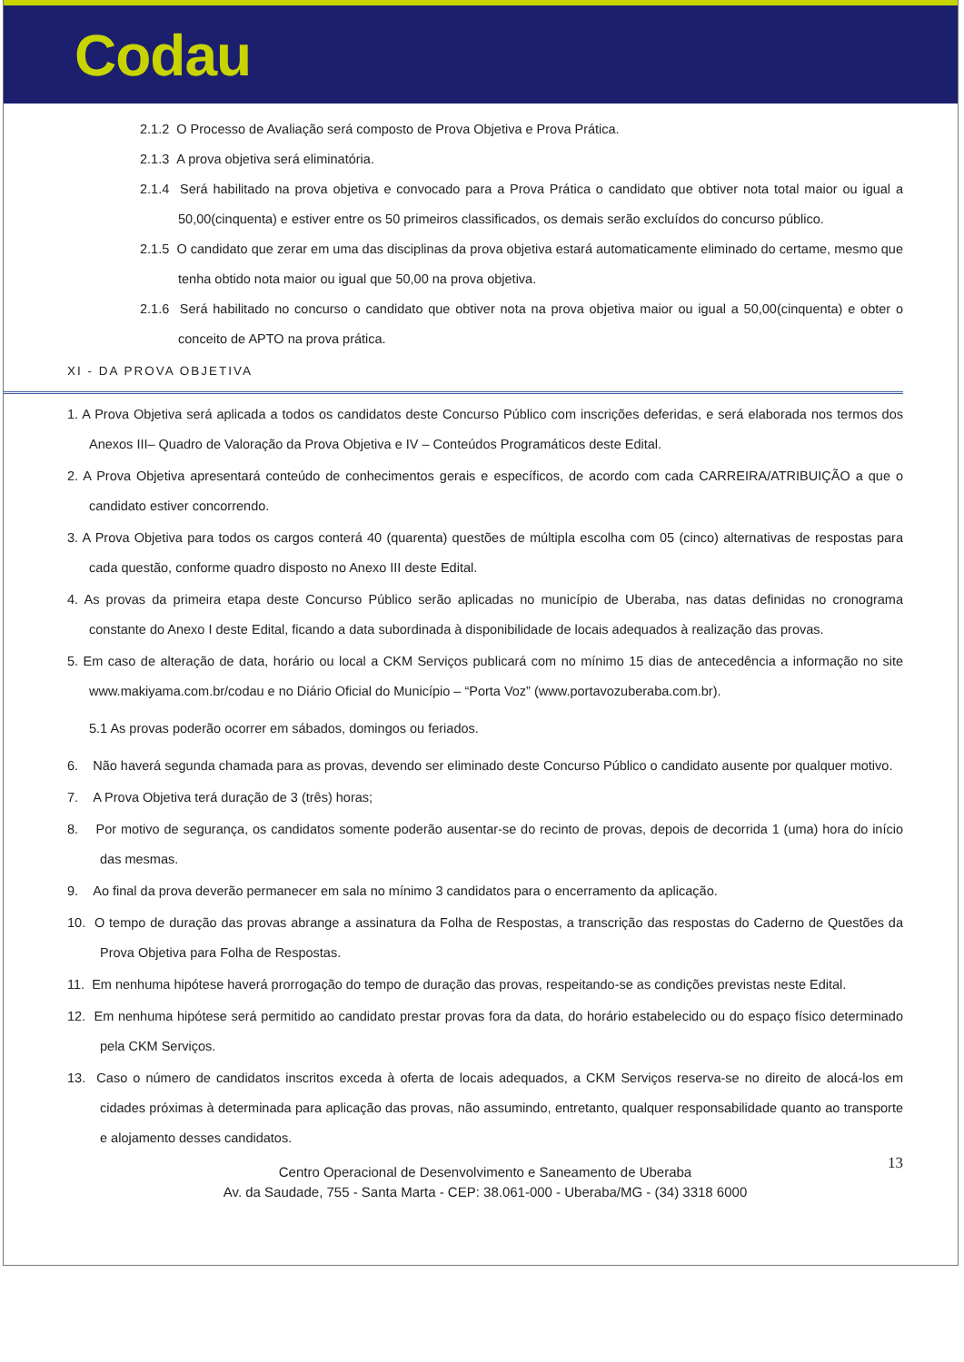Codau
2.1.2 O Processo de Avaliação será composto de Prova Objetiva e Prova Prática.
2.1.3 A prova objetiva será eliminatória.
2.1.4 Será habilitado na prova objetiva e convocado para a Prova Prática o candidato que obtiver nota total maior ou igual a 50,00(cinquenta) e estiver entre os 50 primeiros classificados, os demais serão excluídos do concurso público.
2.1.5 O candidato que zerar em uma das disciplinas da prova objetiva estará automaticamente eliminado do certame, mesmo que tenha obtido nota maior ou igual que 50,00 na prova objetiva.
2.1.6 Será habilitado no concurso o candidato que obtiver nota na prova objetiva maior ou igual a 50,00(cinquenta) e obter o conceito de APTO na prova prática.
XI - DA PROVA OBJETIVA
1. A Prova Objetiva será aplicada a todos os candidatos deste Concurso Público com inscrições deferidas, e será elaborada nos termos dos Anexos III– Quadro de Valoração da Prova Objetiva e IV – Conteúdos Programáticos deste Edital.
2. A Prova Objetiva apresentará conteúdo de conhecimentos gerais e específicos, de acordo com cada CARREIRA/ATRIBUIÇÃO a que o candidato estiver concorrendo.
3. A Prova Objetiva para todos os cargos conterá 40 (quarenta) questões de múltipla escolha com 05 (cinco) alternativas de respostas para cada questão, conforme quadro disposto no Anexo III deste Edital.
4. As provas da primeira etapa deste Concurso Público serão aplicadas no município de Uberaba, nas datas definidas no cronograma constante do Anexo I deste Edital, ficando a data subordinada à disponibilidade de locais adequados à realização das provas.
5. Em caso de alteração de data, horário ou local a CKM Serviços publicará com no mínimo 15 dias de antecedência a informação no site www.makiyama.com.br/codau e no Diário Oficial do Município – “Porta Voz” (www.portavozuberaba.com.br).
5.1 As provas poderão ocorrer em sábados, domingos ou feriados.
6. Não haverá segunda chamada para as provas, devendo ser eliminado deste Concurso Público o candidato ausente por qualquer motivo.
7. A Prova Objetiva terá duração de 3 (três) horas;
8. Por motivo de segurança, os candidatos somente poderão ausentar-se do recinto de provas, depois de decorrida 1 (uma) hora do início das mesmas.
9. Ao final da prova deverão permanecer em sala no mínimo 3 candidatos para o encerramento da aplicação.
10. O tempo de duração das provas abrange a assinatura da Folha de Respostas, a transcrição das respostas do Caderno de Questões da Prova Objetiva para Folha de Respostas.
11. Em nenhuma hipótese haverá prorrogação do tempo de duração das provas, respeitando-se as condições previstas neste Edital.
12. Em nenhuma hipótese será permitido ao candidato prestar provas fora da data, do horário estabelecido ou do espaço físico determinado pela CKM Serviços.
13. Caso o número de candidatos inscritos exceda à oferta de locais adequados, a CKM Serviços reserva-se no direito de alocá-los em cidades próximas à determinada para aplicação das provas, não assumindo, entretanto, qualquer responsabilidade quanto ao transporte e alojamento desses candidatos.
13 Centro Operacional de Desenvolvimento e Saneamento de Uberaba
Av. da Saudade, 755 - Santa Marta - CEP: 38.061-000 - Uberaba/MG - (34) 3318 6000